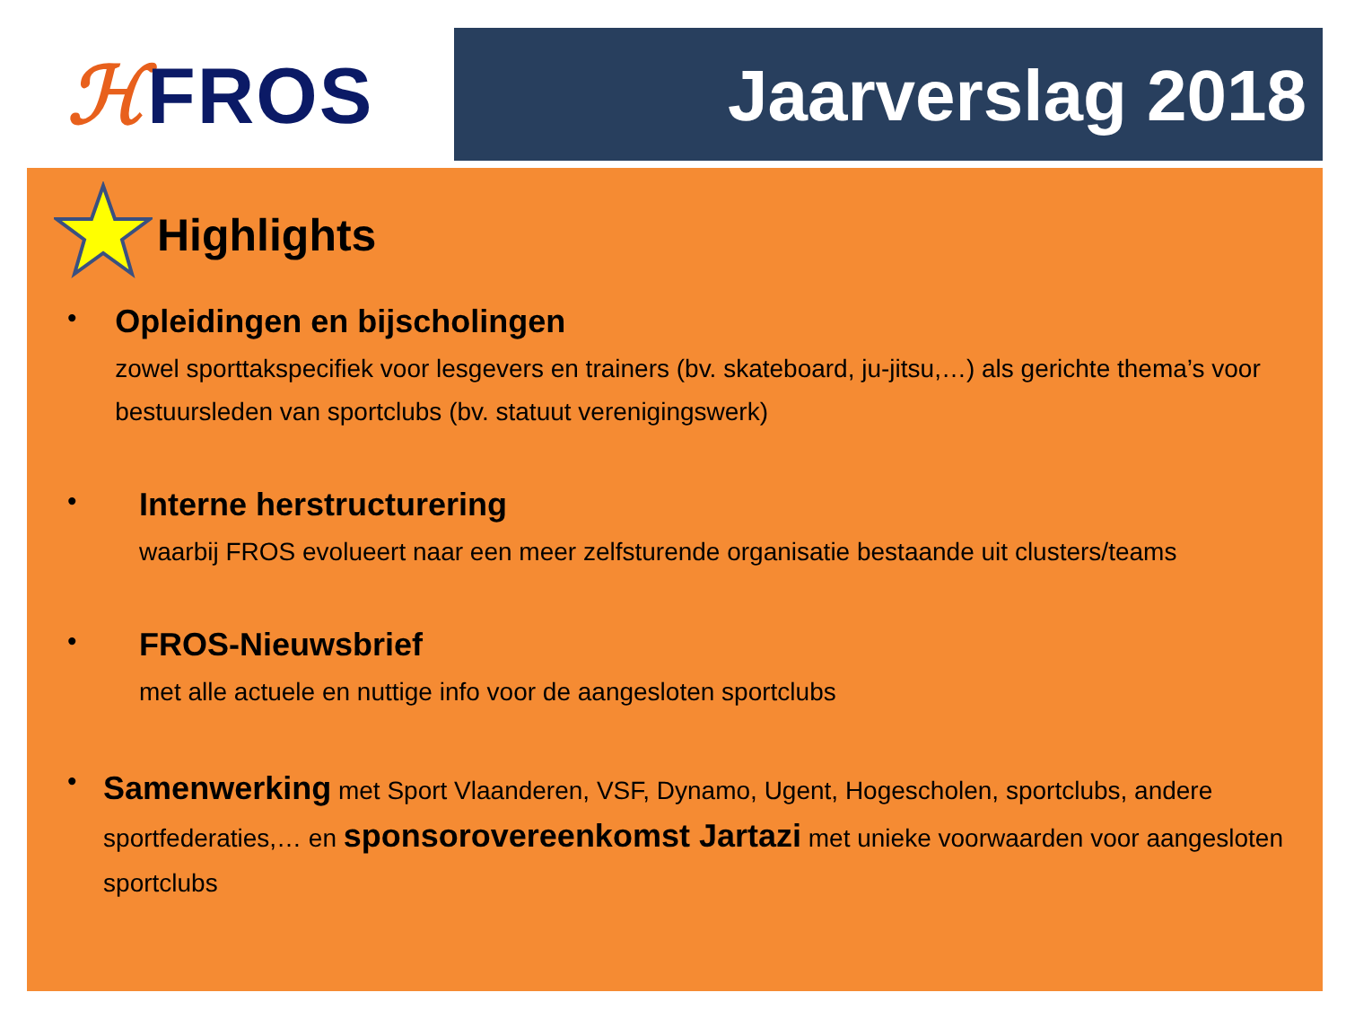ℋFROS Jaarverslag 2018
Highlights
•
Opleidingen en bijscholingen
zowel sporttakspecifiek voor lesgevers en trainers (bv. skateboard, ju-jitsu,…) als gerichte thema’s voor bestuursleden van sportclubs (bv. statuut verenigingswerk)
•
Interne herstructurering
waarbij FROS evolueert naar een meer zelfsturende organisatie bestaande uit clusters/teams
•
FROS-Nieuwsbrief
met alle actuele en nuttige info voor de aangesloten sportclubs
•
Samenwerking met Sport Vlaanderen, VSF, Dynamo, Ugent, Hogescholen, sportclubs, andere sportfederaties,… en sponsorovereenkomst Jartazi met unieke voorwaarden voor aangesloten sportclubs